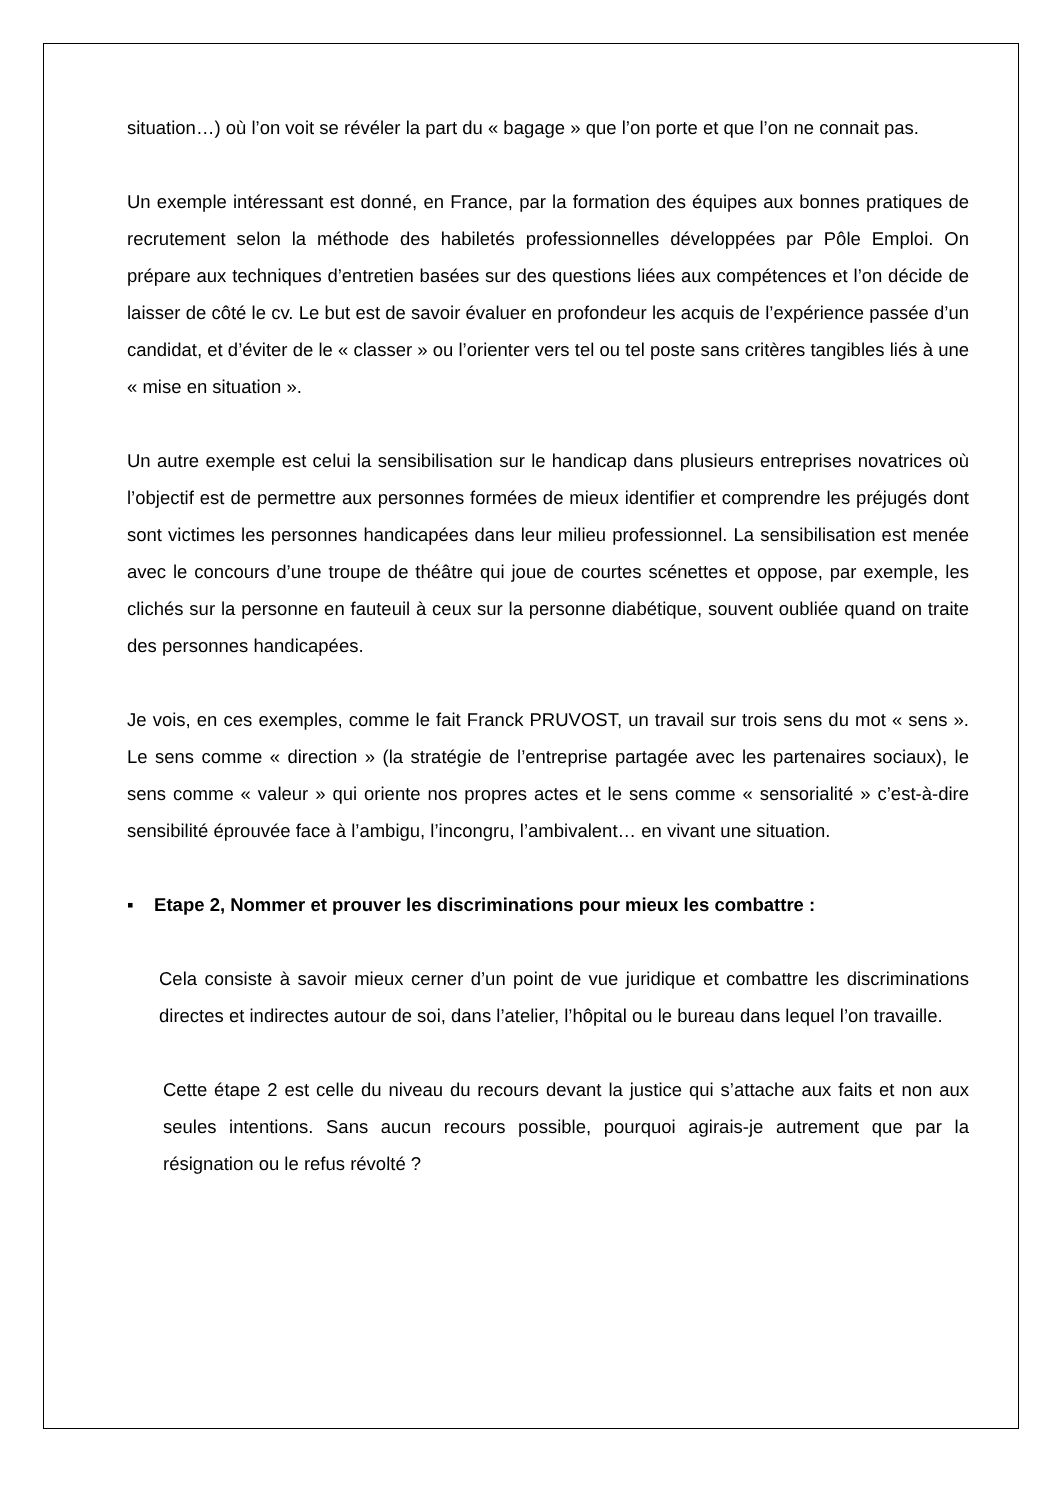situation…) où l’on voit se révéler la part du « bagage » que l’on porte et que l’on ne connait pas.
Un exemple intéressant est donné, en France, par la formation des équipes aux bonnes pratiques de recrutement selon la méthode des habiletés professionnelles développées par Pôle Emploi. On prépare aux techniques d’entretien basées sur des questions liées aux compétences et l’on décide de laisser de côté le cv. Le but est de savoir évaluer en profondeur les acquis de l’expérience passée d’un candidat, et d’éviter de le « classer » ou l’orienter vers tel ou tel poste sans critères tangibles liés à une « mise en situation ».
Un autre exemple est celui la sensibilisation sur le handicap dans plusieurs entreprises novatrices où l’objectif est de permettre aux personnes formées de mieux identifier et comprendre les préjugés dont sont victimes les personnes handicapées dans leur milieu professionnel. La sensibilisation est menée avec le concours d’une troupe de théâtre qui joue de courtes scénettes et oppose, par exemple, les clichés sur la personne en fauteuil à ceux sur la personne diabétique, souvent oubliée quand on traite des personnes handicapées.
Je vois, en ces exemples, comme le fait Franck PRUVOST, un travail sur trois sens du mot « sens ». Le sens comme « direction » (la stratégie de l’entreprise partagée avec les partenaires sociaux), le sens comme « valeur » qui oriente nos propres actes et le sens comme « sensorialité » c’est-à-dire sensibilité éprouvée face à l’ambigu, l’incongru, l’ambivalent… en vivant une situation.
▪ Etape 2, Nommer et prouver les discriminations pour mieux les combattre :
Cela consiste à savoir mieux cerner d’un point de vue juridique et combattre les discriminations directes et indirectes autour de soi, dans l’atelier, l’hôpital ou le bureau dans lequel l’on travaille.
Cette étape 2 est celle du niveau du recours devant la justice qui s’attache aux faits et non aux seules intentions. Sans aucun recours possible, pourquoi agirais-je autrement que par la résignation ou le refus révolté ?